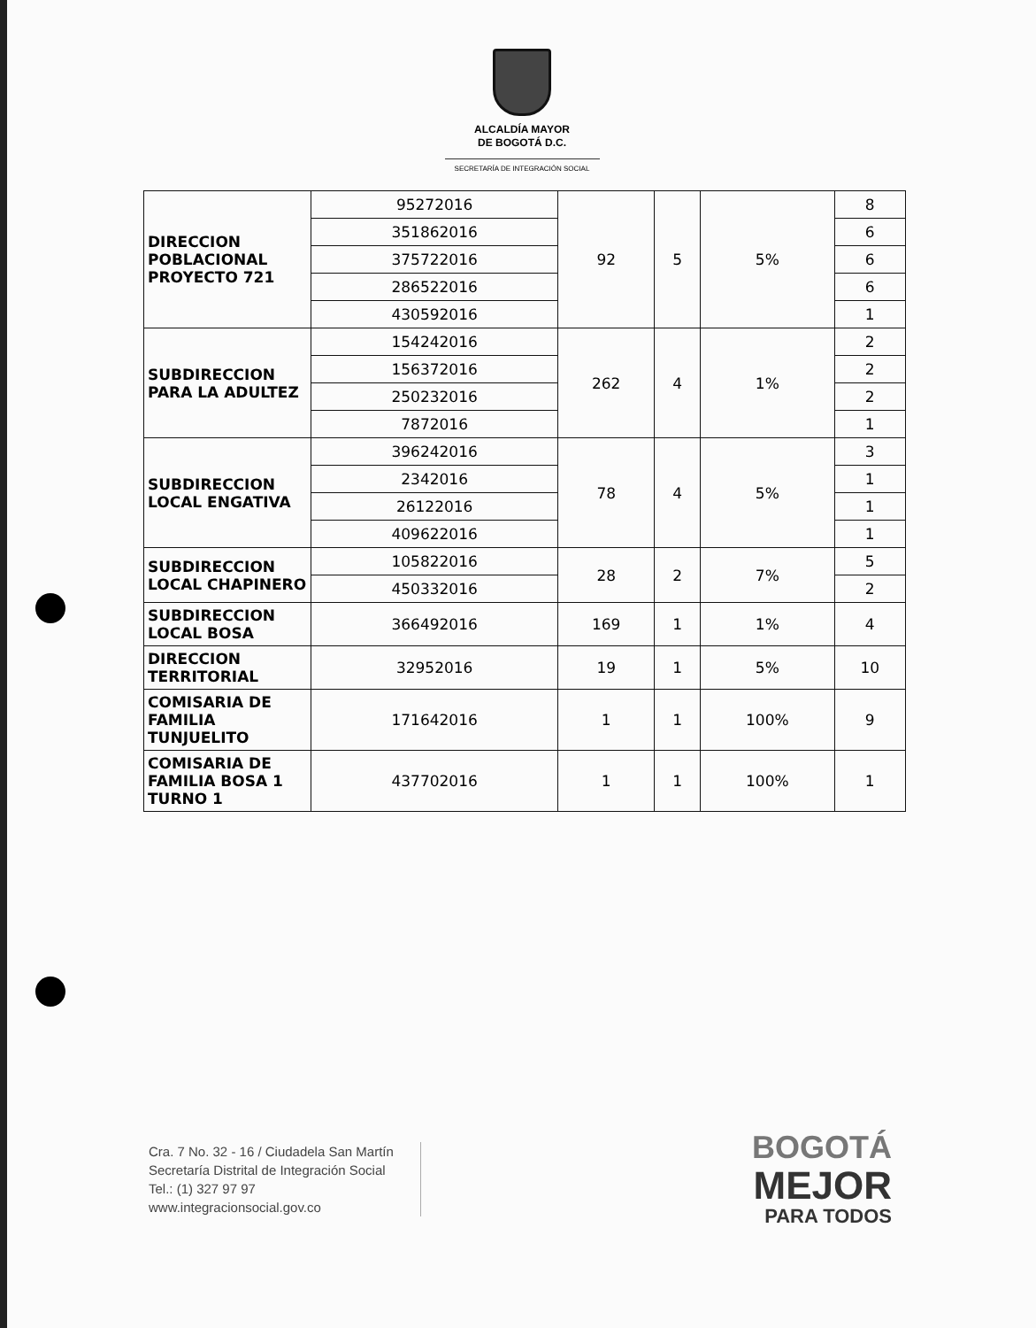ALCALDÍA MAYOR
DE BOGOTÁ D.C.
SECRETARÍA DE INTEGRACIÓN SOCIAL
| DIRECCION POBLACIONAL PROYECTO 721 | 95272016 | 92 | 5 | 5% | 8 |
| | 351862016 | | | | 6 |
| | 375722016 | | | | 6 |
| | 286522016 | | | | 6 |
| | 430592016 | | | | 1 |
| SUBDIRECCION PARA LA ADULTEZ | 154242016 | 262 | 4 | 1% | 2 |
| | 156372016 | | | | 2 |
| | 250232016 | | | | 2 |
| | 7872016 | | | | 1 |
| SUBDIRECCION LOCAL ENGATIVA | 396242016 | 78 | 4 | 5% | 3 |
| | 2342016 | | | | 1 |
| | 26122016 | | | | 1 |
| | 409622016 | | | | 1 |
| SUBDIRECCION LOCAL CHAPINERO | 105822016 | 28 | 2 | 7% | 5 |
| | 450332016 | | | | 2 |
| SUBDIRECCION LOCAL BOSA | 366492016 | 169 | 1 | 1% | 4 |
| DIRECCION TERRITORIAL | 32952016 | 19 | 1 | 5% | 10 |
| COMISARIA DE FAMILIA TUNJUELITO | 171642016 | 1 | 1 | 100% | 9 |
| COMISARIA DE FAMILIA BOSA 1 TURNO 1 | 437702016 | 1 | 1 | 100% | 1 |
Cra. 7 No. 32 - 16 / Ciudadela San Martín
Secretaría Distrital de Integración Social
Tel.: (1) 327 97 97
www.integracionsocial.gov.co
BOGOTÁ
MEJOR
PARA TODOS